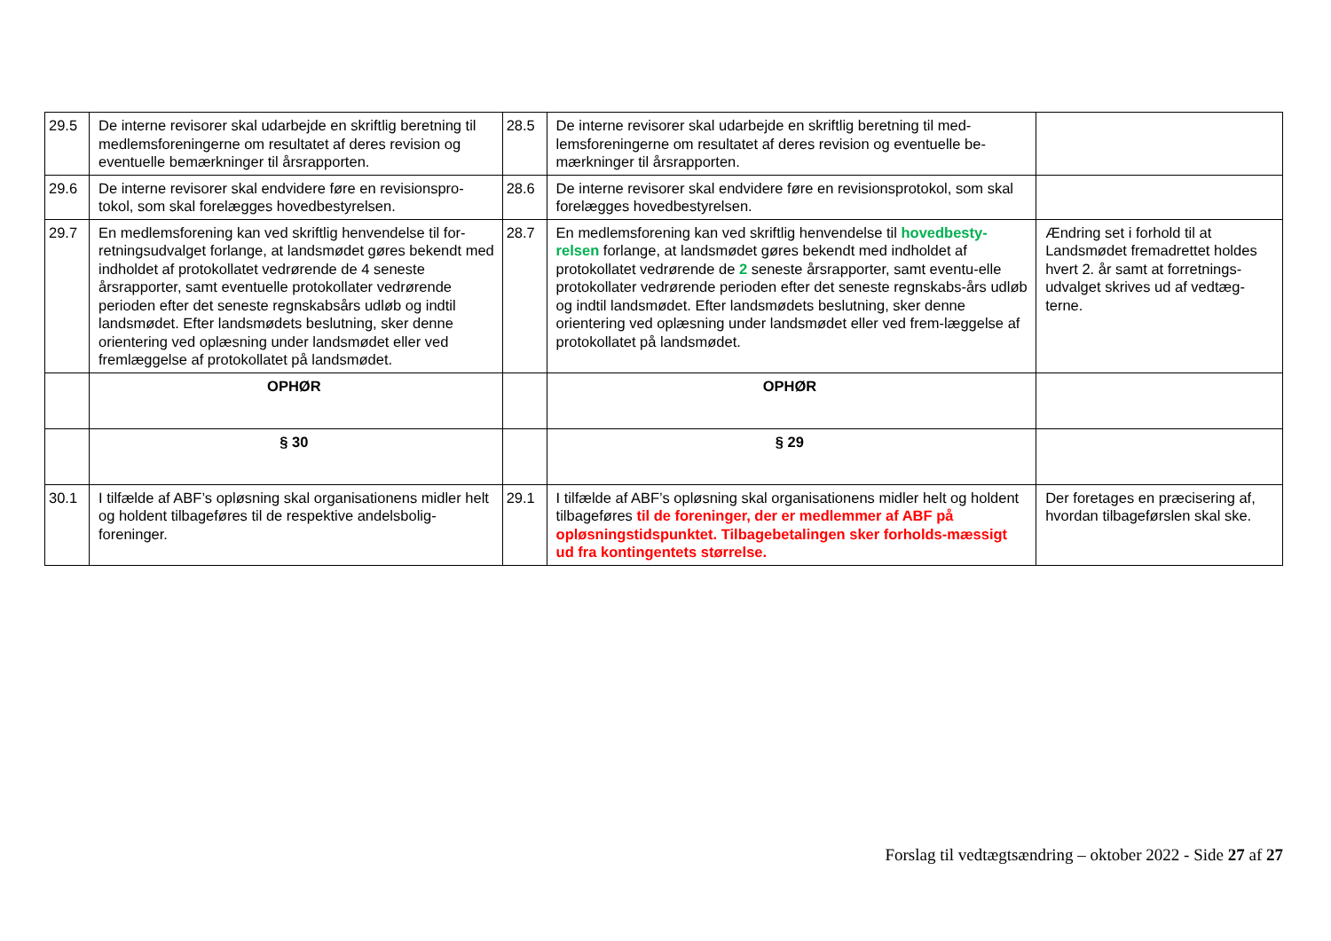| 29.5 | De interne revisorer skal udarbejde en skriftlig beretning til medlemsforeningerne om resultatet af deres revision og eventuelle bemærkninger til årsrapporten. | 28.5 | De interne revisorer skal udarbejde en skriftlig beretning til med-lemsforeningerne om resultatet af deres revision og eventuelle be-mærkninger til årsrapporten. | |
| 29.6 | De interne revisorer skal endvidere føre en revisionspro-tokol, som skal forelægges hovedbestyrelsen. | 28.6 | De interne revisorer skal endvidere føre en revisionsprotokol, som skal forelægges hovedbestyrelsen. | |
| 29.7 | En medlemsforening kan ved skriftlig henvendelse til for-retningsudvalget forlange, at landsmødet gøres bekendt med indholdet af protokollatet vedrørende de 4 seneste årsrapporter, samt eventuelle protokollater vedrørende perioden efter det seneste regnskabsårs udløb og indtil landsmødet. Efter landsmødets beslutning, sker denne orientering ved oplæsning under landsmødet eller ved fremlæggelse af protokollatet på landsmødet. | 28.7 | En medlemsforening kan ved skriftlig henvendelse til hovedbesty-relsen forlange, at landsmødet gøres bekendt med indholdet af protokollatet vedrørende de 2 seneste årsrapporter, samt eventu-elle protokollater vedrørende perioden efter det seneste regnskabs-års udløb og indtil landsmødet. Efter landsmødets beslutning, sker denne orientering ved oplæsning under landsmødet eller ved frem-læggelse af protokollatet på landsmødet. | Ændring set i forhold til at Landsmødet fremadrettet holdes hvert 2. år samt at forretnings-udvalget skrives ud af vedtæg-terne. |
| | OPHØR | | OPHØR | |
| | § 30 | | § 29 | |
| 30.1 | I tilfælde af ABF’s opløsning skal organisationens midler helt og holdent tilbageføres til de respektive andelsbolig-foreninger. | 29.1 | I tilfælde af ABF’s opløsning skal organisationens midler helt og holdent tilbageføres til de foreninger, der er medlemmer af ABF på opløsningstidspunktet. Tilbagebetalingen sker forholds-mæssigt ud fra kontingentets størrelse. | Der foretages en præcisering af, hvordan tilbageførslen skal ske. |
Forslag til vedtægtsændring – oktober 2022 - Side 27 af 27